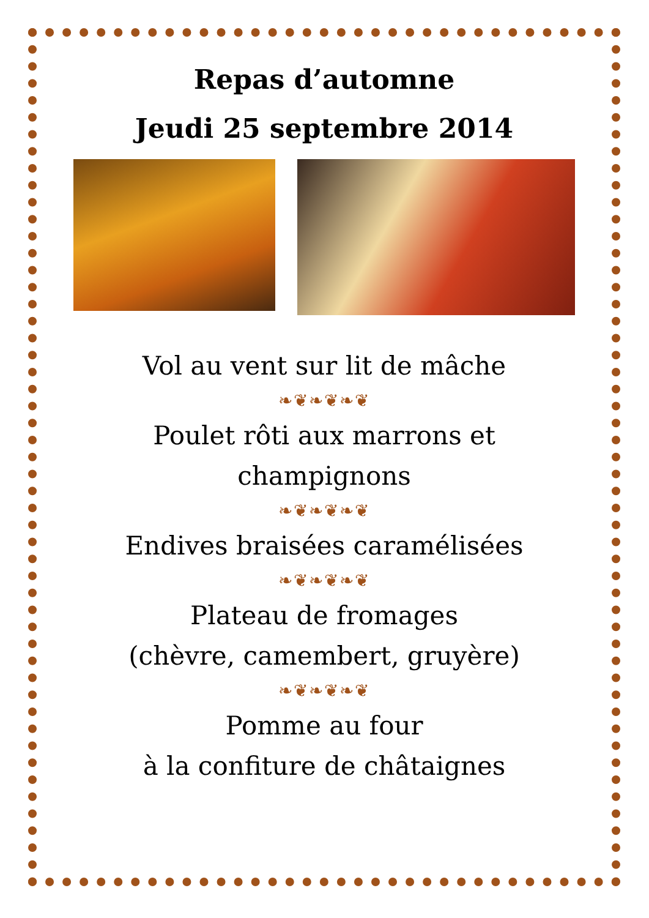Repas d’automne
Jeudi 25 septembre 2014
Vol au vent sur lit de mâche
❧❦❧❦❧❦
Poulet rôti aux marrons et champignons
❧❦❧❦❧❦
Endives braisées caramélisées
❧❦❧❦❧❦
Plateau de fromages
(chèvre, camembert, gruyère)
❧❦❧❦❧❦
Pomme au four
à la confiture de châtaignes